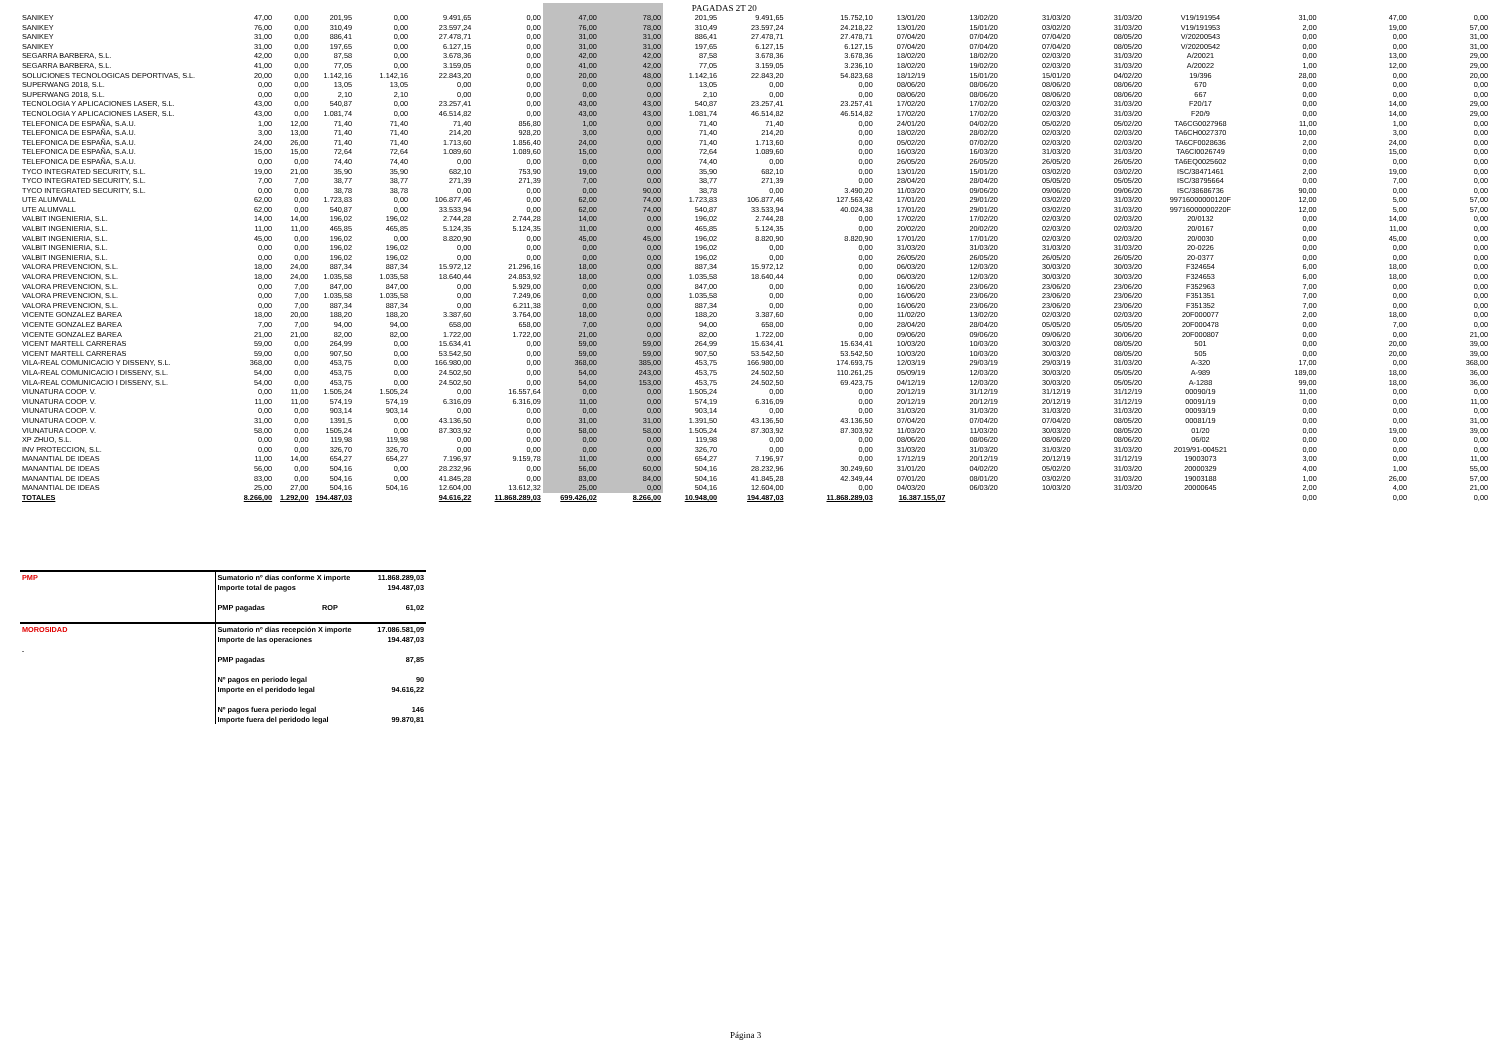| | | | | | | | | | PAGADAS 2T 20 | | | | | | | | | | |
| SANIKEY | 47,00 | 0,00 | 201,95 | 0,00 | 9.491,65 | 0,00 | 47,00 | 78,00 | 201,95 | 9.491,65 | 15.752,10 | 13/01/20 | 13/02/20 | 31/03/20 | 31/03/20 | V19/191954 | 31,00 | 47,00 | 0,00 |
| SANIKEY | 76,00 | 0,00 | 310,49 | 0,00 | 23.597,24 | 0,00 | 76,00 | 78,00 | 310,49 | 23.597,24 | 24.218,22 | 13/01/20 | 15/01/20 | 03/02/20 | 31/03/20 | V19/191953 | 2,00 | 19,00 | 57,00 |
| SANIKEY | 31,00 | 0,00 | 886,41 | 0,00 | 27.478,71 | 0,00 | 31,00 | 31,00 | 886,41 | 27.478,71 | 27.478,71 | 07/04/20 | 07/04/20 | 07/04/20 | 08/05/20 | V/20200543 | 0,00 | 0,00 | 31,00 |
| SANIKEY | 31,00 | 0,00 | 197,65 | 0,00 | 6.127,15 | 0,00 | 31,00 | 31,00 | 197,65 | 6.127,15 | 6.127,15 | 07/04/20 | 07/04/20 | 07/04/20 | 08/05/20 | V/20200542 | 0,00 | 0,00 | 31,00 |
| SEGARRA BARBERA, S.L. | 42,00 | 0,00 | 87,58 | 0,00 | 3.678,36 | 0,00 | 42,00 | 42,00 | 87,58 | 3.678,36 | 3.678,36 | 18/02/20 | 18/02/20 | 02/03/20 | 31/03/20 | A/20021 | 0,00 | 13,00 | 29,00 |
| SEGARRA BARBERA, S.L. | 41,00 | 0,00 | 77,05 | 0,00 | 3.159,05 | 0,00 | 41,00 | 42,00 | 77,05 | 3.159,05 | 3.236,10 | 18/02/20 | 19/02/20 | 02/03/20 | 31/03/20 | A/20022 | 1,00 | 12,00 | 29,00 |
| SOLUCIONES TECNOLOGICAS DEPORTIVAS, S.L. | 20,00 | 0,00 | 1.142,16 | 1.142,16 | 22.843,20 | 0,00 | 20,00 | 48,00 | 1.142,16 | 22.843,20 | 54.823,68 | 18/12/19 | 15/01/20 | 15/01/20 | 04/02/20 | 19/396 | 28,00 | 0,00 | 20,00 |
| SUPERWANG 2018, S.L. | 0,00 | 0,00 | 13,05 | 13,05 | 0,00 | 0,00 | 0,00 | 0,00 | 13,05 | 0,00 | 0,00 | 08/06/20 | 08/06/20 | 08/06/20 | 08/06/20 | 670 | 0,00 | 0,00 | 0,00 |
| SUPERWANG 2018, S.L. | 0,00 | 0,00 | 2,10 | 2,10 | 0,00 | 0,00 | 0,00 | 0,00 | 2,10 | 0,00 | 0,00 | 08/06/20 | 08/06/20 | 08/06/20 | 08/06/20 | 667 | 0,00 | 0,00 | 0,00 |
| TECNOLOGIA Y APLICACIONES LASER, S.L. | 43,00 | 0,00 | 540,87 | 0,00 | 23.257,41 | 0,00 | 43,00 | 43,00 | 540,87 | 23.257,41 | 23.257,41 | 17/02/20 | 17/02/20 | 02/03/20 | 31/03/20 | F20/17 | 0,00 | 14,00 | 29,00 |
| TECNOLOGIA Y APLICACIONES LASER, S.L. | 43,00 | 0,00 | 1.081,74 | 0,00 | 46.514,82 | 0,00 | 43,00 | 43,00 | 1.081,74 | 46.514,82 | 46.514,82 | 17/02/20 | 17/02/20 | 02/03/20 | 31/03/20 | F20/9 | 0,00 | 14,00 | 29,00 |
| TELEFONICA DE ESPAÑA, S.A.U. | 1,00 | 12,00 | 71,40 | 71,40 | 71,40 | 856,80 | 1,00 | 0,00 | 71,40 | 71,40 | 0,00 | 24/01/20 | 04/02/20 | 05/02/20 | 05/02/20 | TA6CG0027968 | 11,00 | 1,00 | 0,00 |
| TELEFONICA DE ESPAÑA, S.A.U. | 3,00 | 13,00 | 71,40 | 71,40 | 214,20 | 928,20 | 3,00 | 0,00 | 71,40 | 214,20 | 0,00 | 18/02/20 | 28/02/20 | 02/03/20 | 02/03/20 | TA6CH0027370 | 10,00 | 3,00 | 0,00 |
| TELEFONICA DE ESPAÑA, S.A.U. | 24,00 | 26,00 | 71,40 | 71,40 | 1.713,60 | 1.856,40 | 24,00 | 0,00 | 71,40 | 1.713,60 | 0,00 | 05/02/20 | 07/02/20 | 02/03/20 | 02/03/20 | TA6CF0028636 | 2,00 | 24,00 | 0,00 |
| TELEFONICA DE ESPAÑA, S.A.U. | 15,00 | 15,00 | 72,64 | 72,64 | 1.089,60 | 1.089,60 | 15,00 | 0,00 | 72,64 | 1.089,60 | 0,00 | 16/03/20 | 16/03/20 | 31/03/20 | 31/03/20 | TA6CI0026749 | 0,00 | 15,00 | 0,00 |
| TELEFONICA DE ESPAÑA, S.A.U. | 0,00 | 0,00 | 74,40 | 74,40 | 0,00 | 0,00 | 0,00 | 0,00 | 74,40 | 0,00 | 0,00 | 26/05/20 | 26/05/20 | 26/05/20 | 26/05/20 | TA6EQ0025602 | 0,00 | 0,00 | 0,00 |
| TYCO INTEGRATED SECURITY, S.L. | 19,00 | 21,00 | 35,90 | 35,90 | 682,10 | 753,90 | 19,00 | 0,00 | 35,90 | 682,10 | 0,00 | 13/01/20 | 15/01/20 | 03/02/20 | 03/02/20 | ISC/38471461 | 2,00 | 19,00 | 0,00 |
| TYCO INTEGRATED SECURITY, S.L. | 7,00 | 7,00 | 38,77 | 38,77 | 271,39 | 271,39 | 7,00 | 0,00 | 38,77 | 271,39 | 0,00 | 28/04/20 | 28/04/20 | 05/05/20 | 05/05/20 | ISC/38795664 | 0,00 | 7,00 | 0,00 |
| TYCO INTEGRATED SECURITY, S.L. | 0,00 | 0,00 | 38,78 | 38,78 | 0,00 | 0,00 | 0,00 | 90,00 | 38,78 | 0,00 | 3.490,20 | 11/03/20 | 09/06/20 | 09/06/20 | 09/06/20 | ISC/38686736 | 90,00 | 0,00 | 0,00 |
| UTE ALUMVALL | 62,00 | 0,00 | 1.723,83 | 0,00 | 106.877,46 | 0,00 | 62,00 | 74,00 | 1.723,83 | 106.877,46 | 127.563,42 | 17/01/20 | 29/01/20 | 03/02/20 | 31/03/20 | 99716000000120F | 12,00 | 5,00 | 57,00 |
| UTE ALUMVALL | 62,00 | 0,00 | 540,87 | 0,00 | 33.533,94 | 0,00 | 62,00 | 74,00 | 540,87 | 33.533,94 | 40.024,38 | 17/01/20 | 29/01/20 | 03/02/20 | 31/03/20 | 99716000000220F | 12,00 | 5,00 | 57,00 |
| VALBIT INGENIERIA, S.L. | 14,00 | 14,00 | 196,02 | 196,02 | 2.744,28 | 2.744,28 | 14,00 | 0,00 | 196,02 | 2.744,28 | 0,00 | 17/02/20 | 17/02/20 | 02/03/20 | 02/03/20 | 20/0132 | 0,00 | 14,00 | 0,00 |
| VALBIT INGENIERIA, S.L. | 11,00 | 11,00 | 465,85 | 465,85 | 5.124,35 | 5.124,35 | 11,00 | 0,00 | 465,85 | 5.124,35 | 0,00 | 20/02/20 | 20/02/20 | 02/03/20 | 02/03/20 | 20/0167 | 0,00 | 11,00 | 0,00 |
| VALBIT INGENIERIA, S.L. | 45,00 | 0,00 | 196,02 | 0,00 | 8.820,90 | 0,00 | 45,00 | 45,00 | 196,02 | 8.820,90 | 8.820,90 | 17/01/20 | 17/01/20 | 02/03/20 | 02/03/20 | 20/0030 | 0,00 | 45,00 | 0,00 |
| VALBIT INGENIERIA, S.L. | 0,00 | 0,00 | 196,02 | 196,02 | 0,00 | 0,00 | 0,00 | 0,00 | 196,02 | 0,00 | 0,00 | 31/03/20 | 31/03/20 | 31/03/20 | 31/03/20 | 20-0226 | 0,00 | 0,00 | 0,00 |
| VALBIT INGENIERIA, S.L. | 0,00 | 0,00 | 196,02 | 196,02 | 0,00 | 0,00 | 0,00 | 0,00 | 196,02 | 0,00 | 0,00 | 26/05/20 | 26/05/20 | 26/05/20 | 26/05/20 | 20-0377 | 0,00 | 0,00 | 0,00 |
| VALORA PREVENCION, S.L. | 18,00 | 24,00 | 887,34 | 887,34 | 15.972,12 | 21.296,16 | 18,00 | 0,00 | 887,34 | 15.972,12 | 0,00 | 06/03/20 | 12/03/20 | 30/03/20 | 30/03/20 | F324654 | 6,00 | 18,00 | 0,00 |
| VALORA PREVENCION, S.L. | 18,00 | 24,00 | 1.035,58 | 1.035,58 | 18.640,44 | 24.853,92 | 18,00 | 0,00 | 1.035,58 | 18.640,44 | 0,00 | 06/03/20 | 12/03/20 | 30/03/20 | 30/03/20 | F324653 | 6,00 | 18,00 | 0,00 |
| VALORA PREVENCION, S.L. | 0,00 | 7,00 | 847,00 | 847,00 | 0,00 | 5.929,00 | 0,00 | 0,00 | 847,00 | 0,00 | 0,00 | 16/06/20 | 23/06/20 | 23/06/20 | 23/06/20 | F352963 | 7,00 | 0,00 | 0,00 |
| VALORA PREVENCION, S.L. | 0,00 | 7,00 | 1.035,58 | 1.035,58 | 0,00 | 7.249,06 | 0,00 | 0,00 | 1.035,58 | 0,00 | 0,00 | 16/06/20 | 23/06/20 | 23/06/20 | 23/06/20 | F351351 | 7,00 | 0,00 | 0,00 |
| VALORA PREVENCION, S.L. | 0,00 | 7,00 | 887,34 | 887,34 | 0,00 | 6.211,38 | 0,00 | 0,00 | 887,34 | 0,00 | 0,00 | 16/06/20 | 23/06/20 | 23/06/20 | 23/06/20 | F351352 | 7,00 | 0,00 | 0,00 |
| VICENTE GONZALEZ BAREA | 18,00 | 20,00 | 188,20 | 188,20 | 3.387,60 | 3.764,00 | 18,00 | 0,00 | 188,20 | 3.387,60 | 0,00 | 11/02/20 | 13/02/20 | 02/03/20 | 02/03/20 | 20F000077 | 2,00 | 18,00 | 0,00 |
| VICENTE GONZALEZ BAREA | 7,00 | 7,00 | 94,00 | 94,00 | 658,00 | 658,00 | 7,00 | 0,00 | 94,00 | 658,00 | 0,00 | 28/04/20 | 28/04/20 | 05/05/20 | 05/05/20 | 20F000478 | 0,00 | 7,00 | 0,00 |
| VICENTE GONZALEZ BAREA | 21,00 | 21,00 | 82,00 | 82,00 | 1.722,00 | 1.722,00 | 21,00 | 0,00 | 82,00 | 1.722,00 | 0,00 | 09/06/20 | 09/06/20 | 09/06/20 | 30/06/20 | 20F000807 | 0,00 | 0,00 | 21,00 |
| VICENT MARTELL CARRERAS | 59,00 | 0,00 | 264,99 | 0,00 | 15.634,41 | 0,00 | 59,00 | 59,00 | 264,99 | 15.634,41 | 15.634,41 | 10/03/20 | 10/03/20 | 30/03/20 | 08/05/20 | 501 | 0,00 | 20,00 | 39,00 |
| VICENT MARTELL CARRERAS | 59,00 | 0,00 | 907,50 | 0,00 | 53.542,50 | 0,00 | 59,00 | 59,00 | 907,50 | 53.542,50 | 53.542,50 | 10/03/20 | 10/03/20 | 30/03/20 | 08/05/20 | 505 | 0,00 | 20,00 | 39,00 |
| VILA-REAL COMUNICACIO Y DISSENY, S.L. | 368,00 | 0,00 | 453,75 | 0,00 | 166.980,00 | 0,00 | 368,00 | 385,00 | 453,75 | 166.980,00 | 174.693,75 | 12/03/19 | 29/03/19 | 29/03/19 | 31/03/20 | A-320 | 17,00 | 0,00 | 368,00 |
| VILA-REAL COMUNICACIO I DISSENY, S.L. | 54,00 | 0,00 | 453,75 | 0,00 | 24.502,50 | 0,00 | 54,00 | 243,00 | 453,75 | 24.502,50 | 110.261,25 | 05/09/19 | 12/03/20 | 30/03/20 | 05/05/20 | A-989 | 189,00 | 18,00 | 36,00 |
| VILA-REAL COMUNICACIO I DISSENY, S.L. | 54,00 | 0,00 | 453,75 | 0,00 | 24.502,50 | 0,00 | 54,00 | 153,00 | 453,75 | 24.502,50 | 69.423,75 | 04/12/19 | 12/03/20 | 30/03/20 | 05/05/20 | A-1288 | 99,00 | 18,00 | 36,00 |
| VIUNATURA COOP. V. | 0,00 | 11,00 | 1.505,24 | 1.505,24 | 0,00 | 16.557,64 | 0,00 | 0,00 | 1.505,24 | 0,00 | 0,00 | 20/12/19 | 31/12/19 | 31/12/19 | 31/12/19 | 00090/19 | 11,00 | 0,00 | 0,00 |
| VIUNATURA COOP. V. | 11,00 | 11,00 | 574,19 | 574,19 | 6.316,09 | 6.316,09 | 11,00 | 0,00 | 574,19 | 6.316,09 | 0,00 | 20/12/19 | 20/12/19 | 20/12/19 | 31/12/19 | 00091/19 | 0,00 | 0,00 | 11,00 |
| VIUNATURA COOP. V. | 0,00 | 0,00 | 903,14 | 903,14 | 0,00 | 0,00 | 0,00 | 0,00 | 903,14 | 0,00 | 0,00 | 31/03/20 | 31/03/20 | 31/03/20 | 31/03/20 | 00093/19 | 0,00 | 0,00 | 0,00 |
| VIUNATURA COOP. V. | 31,00 | 0,00 | 1391,5 | 0,00 | 43.136,50 | 0,00 | 31,00 | 31,00 | 1.391,50 | 43.136,50 | 43.136,50 | 07/04/20 | 07/04/20 | 07/04/20 | 08/05/20 | 00081/19 | 0,00 | 0,00 | 31,00 |
| VIUNATURA COOP. V. | 58,00 | 0,00 | 1505,24 | 0,00 | 87.303,92 | 0,00 | 58,00 | 58,00 | 1.505,24 | 87.303,92 | 87.303,92 | 11/03/20 | 11/03/20 | 30/03/20 | 08/05/20 | 01/20 | 0,00 | 19,00 | 39,00 |
| XP ZHUO, S.L. | 0,00 | 0,00 | 119,98 | 119,98 | 0,00 | 0,00 | 0,00 | 0,00 | 119,98 | 0,00 | 0,00 | 08/06/20 | 08/06/20 | 08/06/20 | 08/06/20 | 06/02 | 0,00 | 0,00 | 0,00 |
| INV PROTECCION, S.L. | 0,00 | 0,00 | 326,70 | 326,70 | 0,00 | 0,00 | 0,00 | 0,00 | 326,70 | 0,00 | 0,00 | 31/03/20 | 31/03/20 | 31/03/20 | 31/03/20 | 2019/91-004521 | 0,00 | 0,00 | 0,00 |
| MANANTIAL DE IDEAS | 11,00 | 14,00 | 654,27 | 654,27 | 7.196,97 | 9.159,78 | 11,00 | 0,00 | 654,27 | 7.196,97 | 0,00 | 17/12/19 | 20/12/19 | 20/12/19 | 31/12/19 | 19003073 | 3,00 | 0,00 | 11,00 |
| MANANTIAL DE IDEAS | 56,00 | 0,00 | 504,16 | 0,00 | 28.232,96 | 0,00 | 56,00 | 60,00 | 504,16 | 28.232,96 | 30.249,60 | 31/01/20 | 04/02/20 | 05/02/20 | 31/03/20 | 20000329 | 4,00 | 1,00 | 55,00 |
| MANANTIAL DE IDEAS | 83,00 | 0,00 | 504,16 | 0,00 | 41.845,28 | 0,00 | 83,00 | 84,00 | 504,16 | 41.845,28 | 42.349,44 | 07/01/20 | 08/01/20 | 03/02/20 | 31/03/20 | 19003188 | 1,00 | 26,00 | 57,00 |
| MANANTIAL DE IDEAS | 25,00 | 27,00 | 504,16 | 504,16 | 12.604,00 | 13.612,32 | 25,00 | 0,00 | 504,16 | 12.604,00 | 0,00 | 04/03/20 | 06/03/20 | 10/03/20 | 31/03/20 | 20000645 | 2,00 | 4,00 | 21,00 |
| TOTALES | 8.266,00 | 1.292,00 | 194.487,03 | | 94.616,22 | 11.868.289,03 | 699.426,02 | 8.266,00 | 10.948,00 | 194.487,03 | 11.868.289,03 | 16.387.155,07 | | | | | 0,00 | 0,00 | 0,00 |
| PMP | Sumatorio nº días conforme X importe | | 11.868.289,03 |
| | Importe total de pagos | | 194.487,03 |
| | PMP pagadas | ROP | 61,02 |
| MOROSIDAD | Sumatorio nº días recepción X importe | | 17.086.581,09 |
| | Importe de las operaciones | | 194.487,03 |
| . | | | |
| | PMP pagadas | | 87,85 |
| | Nº pagos en periodo legal | | 90 |
| | Importe en el peridodo legal | | 94.616,22 |
| | Nº pagos fuera periodo legal | | 146 |
| | Importe fuera del peridodo legal | | 99.870,81 |
Página 3